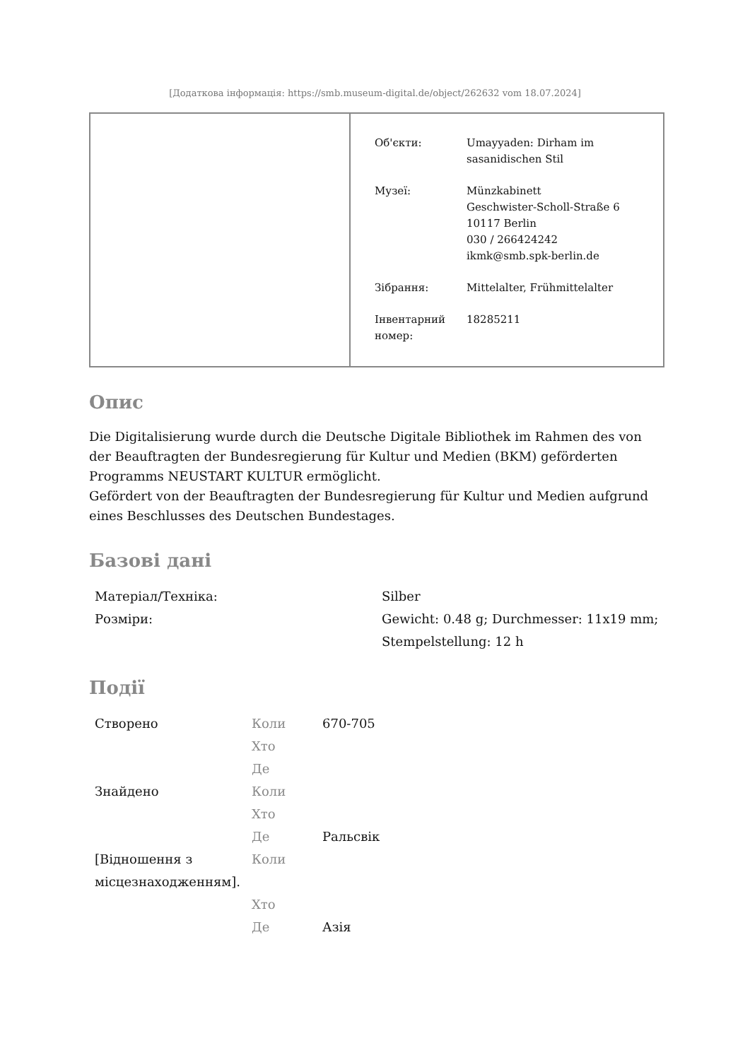[Додаткова інформація: https://smb.museum-digital.de/object/262632 vom 18.07.2024]
| Об'єкти: | Umayyaden: Dirham im sasanidischen Stil |
| Музеї: | Münzkabinett Geschwister-Scholl-Straße 6 10117 Berlin 030 / 266424242 ikmk@smb.spk-berlin.de |
| Зібрання: | Mittelalter, Frühmittelalter |
| Інвентарний номер: | 18285211 |
Опис
Die Digitalisierung wurde durch die Deutsche Digitale Bibliothek im Rahmen des von der Beauftragten der Bundesregierung für Kultur und Medien (BKM) geförderten Programms NEUSTART KULTUR ermöglicht.
Gefördert von der Beauftragten der Bundesregierung für Kultur und Medien aufgrund eines Beschlusses des Deutschen Bundestages.
Базові дані
| Матеріал/Техніка: | Silber |
| Розміри: | Gewicht: 0.48 g; Durchmesser: 11x19 mm; Stempelstellung: 12 h |
Події
| Створено | Коли | 670-705 |
| | Хто | |
| | Де | |
| Знайдено | Коли | |
| | Хто | |
| | Де | Ральсвік |
| [Відношення з місцезнаходженням]. | Коли | |
| | Хто | |
| | Де | Азія |